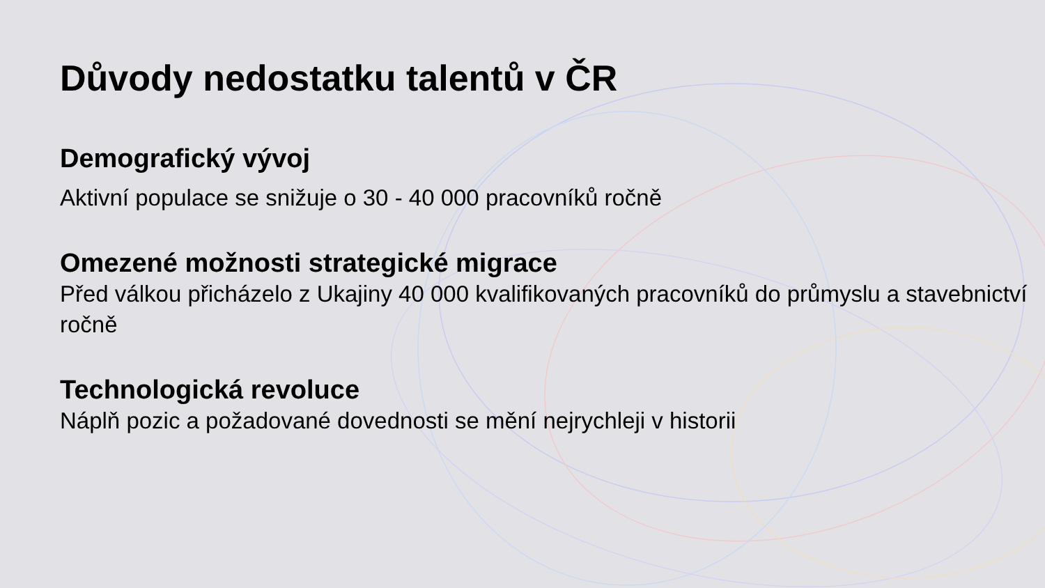Důvody nedostatku talentů v ČR
Demografický vývoj
Aktivní populace se snižuje o 30 - 40 000 pracovníků ročně
Omezené možnosti strategické migrace
Před válkou přicházelo z Ukajiny 40 000 kvalifikovaných pracovníků do průmyslu a stavebnictví ročně
Technologická revoluce
Náplň pozic a požadované dovednosti se mění nejrychleji v historii